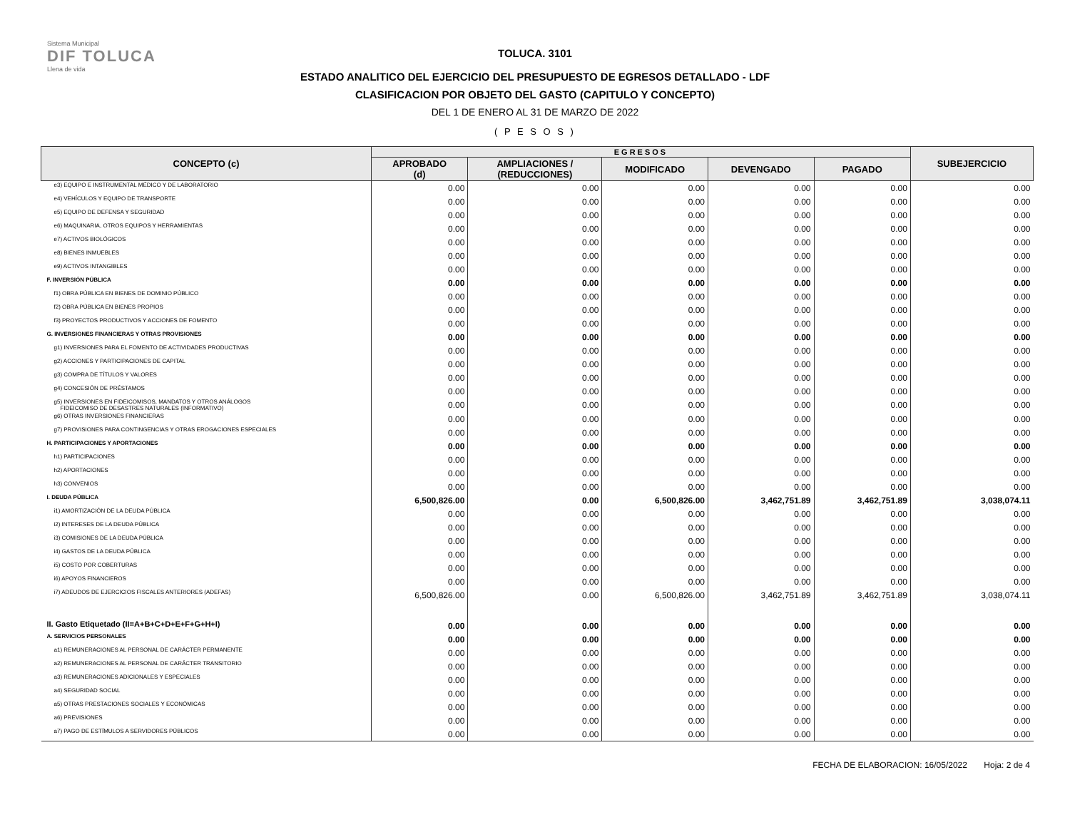Sistema Municipal
DIF TOLUCA
Llena de vida
TOLUCA. 3101
ESTADO ANALITICO DEL EJERCICIO DEL PRESUPUESTO DE EGRESOS DETALLADO - LDF
CLASIFICACION POR OBJETO DEL GASTO (CAPITULO Y CONCEPTO)
DEL 1 DE ENERO AL 31 DE MARZO DE 2022
( P E S O S )
| CONCEPTO (c) | EGRESOS | | | | | SUBEJERCICIO |
| --- | --- | --- | --- | --- | --- | --- |
| | APROBADO (d) | AMPLIACIONES / (REDUCCIONES) | MODIFICADO | DEVENGADO | PAGADO | |
| e3) EQUIPO E INSTRUMENTAL MÉDICO Y DE LABORATORIO | 0.00 | 0.00 | 0.00 | 0.00 | 0.00 | 0.00 |
| e4) VEHÍCULOS Y EQUIPO DE TRANSPORTE | 0.00 | 0.00 | 0.00 | 0.00 | 0.00 | 0.00 |
| e5) EQUIPO DE DEFENSA Y SEGURIDAD | 0.00 | 0.00 | 0.00 | 0.00 | 0.00 | 0.00 |
| e6) MAQUINARIA, OTROS EQUIPOS Y HERRAMIENTAS | 0.00 | 0.00 | 0.00 | 0.00 | 0.00 | 0.00 |
| e7) ACTIVOS BIOLÓGICOS | 0.00 | 0.00 | 0.00 | 0.00 | 0.00 | 0.00 |
| e8) BIENES INMUEBLES | 0.00 | 0.00 | 0.00 | 0.00 | 0.00 | 0.00 |
| e9) ACTIVOS INTANGIBLES | 0.00 | 0.00 | 0.00 | 0.00 | 0.00 | 0.00 |
| F. INVERSIÓN PÚBLICA | 0.00 | 0.00 | 0.00 | 0.00 | 0.00 | 0.00 |
| f1) OBRA PÚBLICA EN BIENES DE DOMINIO PÚBLICO | 0.00 | 0.00 | 0.00 | 0.00 | 0.00 | 0.00 |
| f2) OBRA PÚBLICA EN BIENES PROPIOS | 0.00 | 0.00 | 0.00 | 0.00 | 0.00 | 0.00 |
| f3) PROYECTOS PRODUCTIVOS Y ACCIONES DE FOMENTO | 0.00 | 0.00 | 0.00 | 0.00 | 0.00 | 0.00 |
| G. INVERSIONES FINANCIERAS Y OTRAS PROVISIONES | 0.00 | 0.00 | 0.00 | 0.00 | 0.00 | 0.00 |
| g1) INVERSIONES PARA EL FOMENTO DE ACTIVIDADES PRODUCTIVAS | 0.00 | 0.00 | 0.00 | 0.00 | 0.00 | 0.00 |
| g2) ACCIONES Y PARTICIPACIONES DE CAPITAL | 0.00 | 0.00 | 0.00 | 0.00 | 0.00 | 0.00 |
| g3) COMPRA DE TÍTULOS Y VALORES | 0.00 | 0.00 | 0.00 | 0.00 | 0.00 | 0.00 |
| g4) CONCESIÓN DE PRÉSTAMOS | 0.00 | 0.00 | 0.00 | 0.00 | 0.00 | 0.00 |
| g5) INVERSIONES EN FIDEICOMISOS, MANDATOS Y OTROS ANÁLOGOS FIDEICOMISO DE DESASTRES NATURALES (INFORMATIVO) | 0.00 | 0.00 | 0.00 | 0.00 | 0.00 | 0.00 |
| g6) OTRAS INVERSIONES FINANCIERAS | 0.00 | 0.00 | 0.00 | 0.00 | 0.00 | 0.00 |
| g7) PROVISIONES PARA CONTINGENCIAS Y OTRAS EROGACIONES ESPECIALES | 0.00 | 0.00 | 0.00 | 0.00 | 0.00 | 0.00 |
| H. PARTICIPACIONES Y APORTACIONES | 0.00 | 0.00 | 0.00 | 0.00 | 0.00 | 0.00 |
| h1) PARTICIPACIONES | 0.00 | 0.00 | 0.00 | 0.00 | 0.00 | 0.00 |
| h2) APORTACIONES | 0.00 | 0.00 | 0.00 | 0.00 | 0.00 | 0.00 |
| h3) CONVENIOS | 0.00 | 0.00 | 0.00 | 0.00 | 0.00 | 0.00 |
| I. DEUDA PÚBLICA | 6,500,826.00 | 0.00 | 6,500,826.00 | 3,462,751.89 | 3,462,751.89 | 3,038,074.11 |
| i1) AMORTIZACIÓN DE LA DEUDA PÚBLICA | 0.00 | 0.00 | 0.00 | 0.00 | 0.00 | 0.00 |
| i2) INTERESES DE LA DEUDA PÚBLICA | 0.00 | 0.00 | 0.00 | 0.00 | 0.00 | 0.00 |
| i3) COMISIONES DE LA DEUDA PÚBLICA | 0.00 | 0.00 | 0.00 | 0.00 | 0.00 | 0.00 |
| i4) GASTOS DE LA DEUDA PÚBLICA | 0.00 | 0.00 | 0.00 | 0.00 | 0.00 | 0.00 |
| i5) COSTO POR COBERTURAS | 0.00 | 0.00 | 0.00 | 0.00 | 0.00 | 0.00 |
| i6) APOYOS FINANCIEROS | 0.00 | 0.00 | 0.00 | 0.00 | 0.00 | 0.00 |
| i7) ADEUDOS DE EJERCICIOS FISCALES ANTERIORES (ADEFAS) | 6,500,826.00 | 0.00 | 6,500,826.00 | 3,462,751.89 | 3,462,751.89 | 3,038,074.11 |
| II. Gasto Etiquetado (II=A+B+C+D+E+F+G+H+I) | 0.00 | 0.00 | 0.00 | 0.00 | 0.00 | 0.00 |
| A. SERVICIOS PERSONALES | 0.00 | 0.00 | 0.00 | 0.00 | 0.00 | 0.00 |
| a1) REMUNERACIONES AL PERSONAL DE CARÁCTER PERMANENTE | 0.00 | 0.00 | 0.00 | 0.00 | 0.00 | 0.00 |
| a2) REMUNERACIONES AL PERSONAL DE CARÁCTER TRANSITORIO | 0.00 | 0.00 | 0.00 | 0.00 | 0.00 | 0.00 |
| a3) REMUNERACIONES ADICIONALES Y ESPECIALES | 0.00 | 0.00 | 0.00 | 0.00 | 0.00 | 0.00 |
| a4) SEGURIDAD SOCIAL | 0.00 | 0.00 | 0.00 | 0.00 | 0.00 | 0.00 |
| a5) OTRAS PRESTACIONES SOCIALES Y ECONÓMICAS | 0.00 | 0.00 | 0.00 | 0.00 | 0.00 | 0.00 |
| a6) PREVISIONES | 0.00 | 0.00 | 0.00 | 0.00 | 0.00 | 0.00 |
| a7) PAGO DE ESTÍMULOS A SERVIDORES PÚBLICOS | 0.00 | 0.00 | 0.00 | 0.00 | 0.00 | 0.00 |
FECHA DE ELABORACION: 16/05/2022 Hoja: 2 de 4